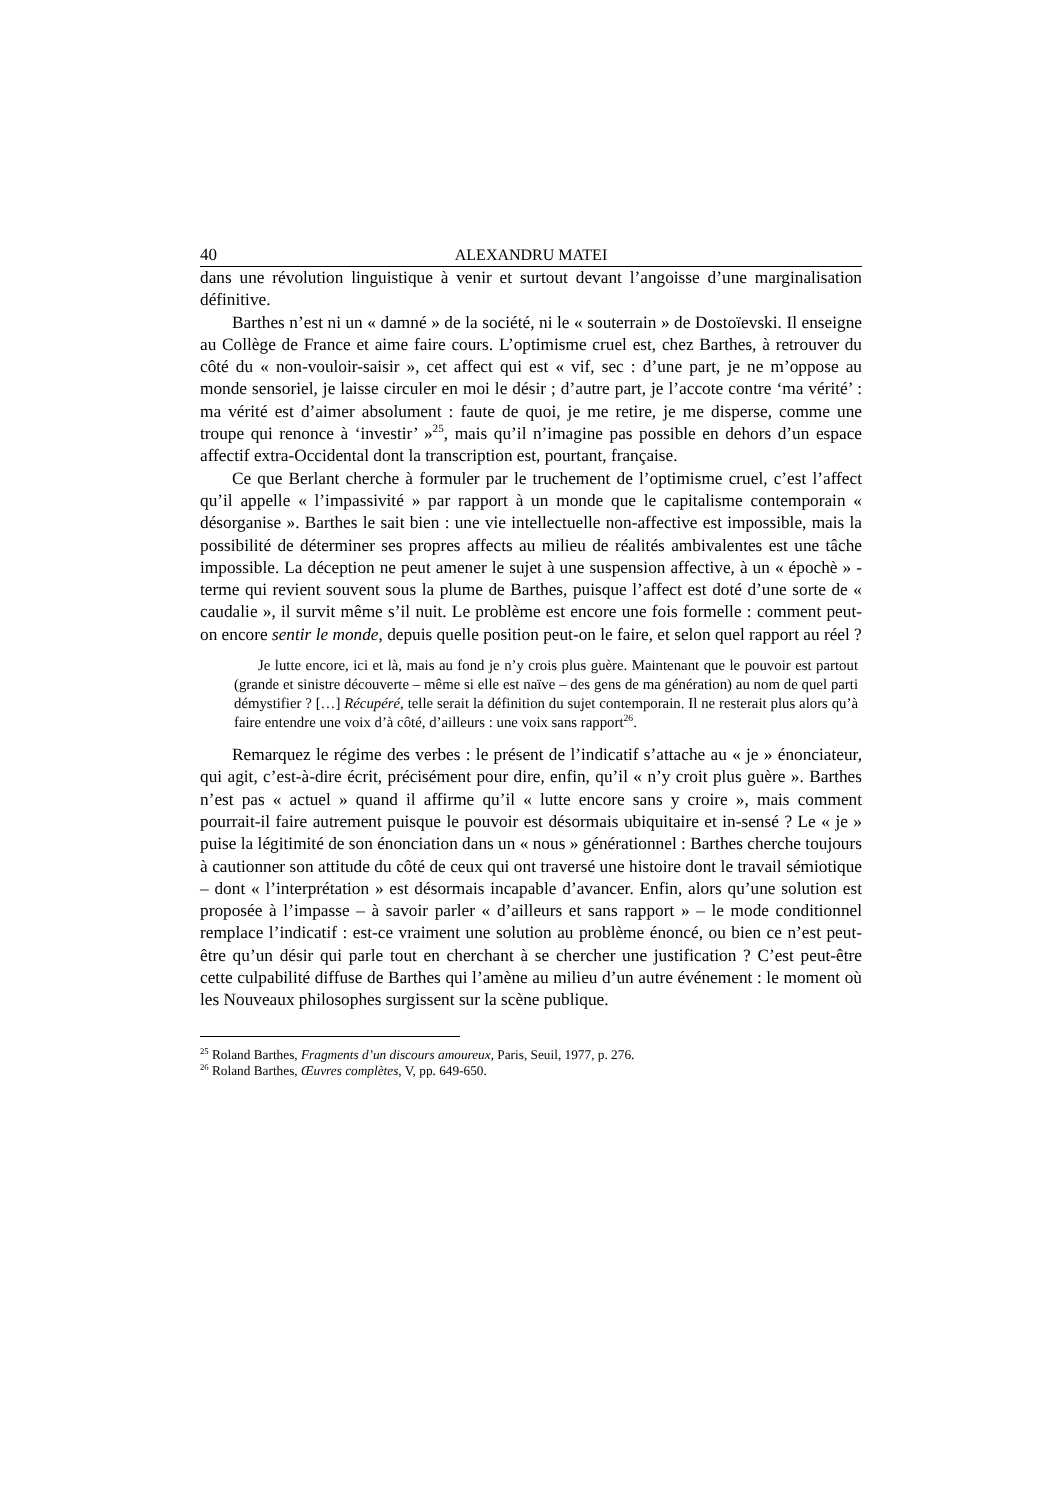40 ALEXANDRU MATEI
dans une révolution linguistique à venir et surtout devant l’angoisse d’une marginalisation définitive.
Barthes n’est ni un « damné » de la société, ni le « souterrain » de Dostoïevski. Il enseigne au Collège de France et aime faire cours. L’optimisme cruel est, chez Barthes, à retrouver du côté du « non-vouloir-saisir », cet affect qui est « vif, sec : d’une part, je ne m’oppose au monde sensoriel, je laisse circuler en moi le désir ; d’autre part, je l’accote contre ‘ma vérité’ : ma vérité est d’aimer absolument : faute de quoi, je me retire, je me disperse, comme une troupe qui renonce à ‘investir’ »<sup>25</sup>, mais qu’il n’imagine pas possible en dehors d’un espace affectif extra-Occidental dont la transcription est, pourtant, française.
Ce que Berlant cherche à formuler par le truchement de l’optimisme cruel, c’est l’affect qu’il appelle « l’impassivité » par rapport à un monde que le capitalisme contemporain « désorganise ». Barthes le sait bien : une vie intellectuelle non-affective est impossible, mais la possibilité de déterminer ses propres affects au milieu de réalités ambivalentes est une tâche impossible. La déception ne peut amener le sujet à une suspension affective, à un « épochè » - terme qui revient souvent sous la plume de Barthes, puisque l’affect est doté d’une sorte de « caudalie », il survit même s’il nuit. Le problème est encore une fois formelle : comment peut-on encore sentir le monde, depuis quelle position peut-on le faire, et selon quel rapport au réel ?
Je lutte encore, ici et là, mais au fond je n’y crois plus guère. Maintenant que le pouvoir est partout (grande et sinistre découverte – même si elle est naïve – des gens de ma génération) au nom de quel parti démystifier ? […] Récupéré, telle serait la définition du sujet contemporain. Il ne resterait plus alors qu’à faire entendre une voix d’à côté, d’ailleurs : une voix sans rapport<sup>26</sup>.
Remarquez le régime des verbes : le présent de l’indicatif s’attache au « je » énonciateur, qui agit, c’est-à-dire écrit, précisément pour dire, enfin, qu’il « n’y croit plus guère ». Barthes n’est pas « actuel » quand il affirme qu’il « lutte encore sans y croire », mais comment pourrait-il faire autrement puisque le pouvoir est désormais ubiquitaire et in-sensé ? Le « je » puise la légitimité de son énonciation dans un « nous » générationnel : Barthes cherche toujours à cautionner son attitude du côté de ceux qui ont traversé une histoire dont le travail sémiotique – dont « l’interprétation » est désormais incapable d’avancer. Enfin, alors qu’une solution est proposée à l’impasse – à savoir parler « d’ailleurs et sans rapport » – le mode conditionnel remplace l’indicatif : est-ce vraiment une solution au problème énoncé, ou bien ce n’est peut-être qu’un désir qui parle tout en cherchant à se chercher une justification ? C’est peut-être cette culpabilité diffuse de Barthes qui l’amène au milieu d’un autre événement : le moment où les Nouveaux philosophes surgissent sur la scène publique.
<sup>25</sup> Roland Barthes, Fragments d’un discours amoureux, Paris, Seuil, 1977, p. 276.
<sup>26</sup> Roland Barthes, Œuvres complètes, V, pp. 649-650.